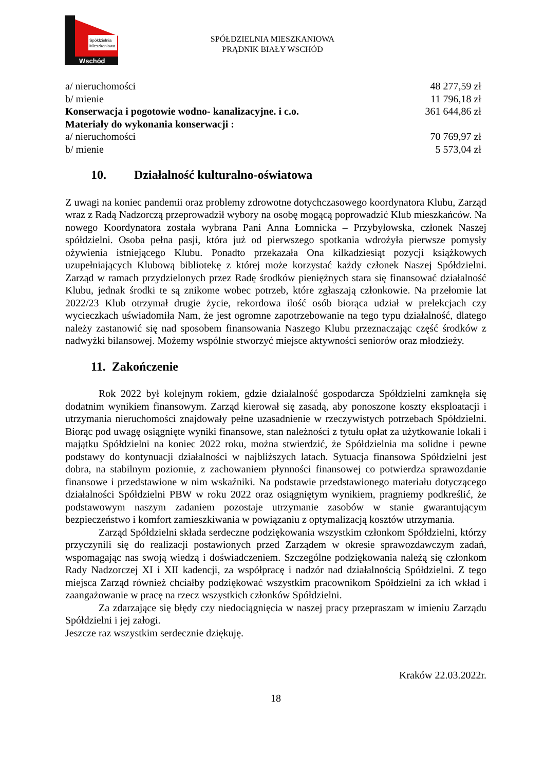Spółdzielnia
Mieszkaniowa
Wschód
SPÓŁDZIELNIA MIESZKANIOWA
PRĄDNIK BIAŁY WSCHÓD
a/ nieruchomości 48 277,59 zł
b/ mienie 11 796,18 zł
Konserwacja i pogotowie wodno- kanalizacyjne. i c.o. 361 644,86 zł
Materiały do wykonania konserwacji :
a/ nieruchomości 70 769,97 zł
b/ mienie 5 573,04 zł
10. Działalność kulturalno-oświatowa
Z uwagi na koniec pandemii oraz problemy zdrowotne dotychczasowego koordynatora Klubu, Zarząd wraz z Radą Nadzorczą przeprowadził wybory na osobę mogącą poprowadzić Klub mieszkańców. Na nowego Koordynatora została wybrana Pani Anna Łomnicka – Przybyłowska, członek Naszej spółdzielni. Osoba pełna pasji, która już od pierwszego spotkania wdrożyła pierwsze pomysły ożywienia istniejącego Klubu. Ponadto przekazała Ona kilkadziesiąt pozycji książkowych uzupełniających Klubową bibliotekę z której może korzystać każdy członek Naszej Spółdzielni. Zarząd w ramach przydzielonych przez Radę środków pieniężnych stara się finansować działalność Klubu, jednak środki te są znikome wobec potrzeb, które zgłaszają członkowie. Na przełomie lat 2022/23 Klub otrzymał drugie życie, rekordowa ilość osób biorąca udział w prelekcjach czy wycieczkach uświadomiła Nam, że jest ogromne zapotrzebowanie na tego typu działalność, dlatego należy zastanowić się nad sposobem finansowania Naszego Klubu przeznaczając część środków z nadwyżki bilansowej. Możemy wspólnie stworzyć miejsce aktywności seniorów oraz młodzieży.
11. Zakończenie
Rok 2022 był kolejnym rokiem, gdzie działalność gospodarcza Spółdzielni zamknęła się dodatnim wynikiem finansowym. Zarząd kierował się zasadą, aby ponoszone koszty eksploatacji i utrzymania nieruchomości znajdowały pełne uzasadnienie w rzeczywistych potrzebach Spółdzielni. Biorąc pod uwagę osiągnięte wyniki finansowe, stan należności z tytułu opłat za użytkowanie lokali i majątku Spółdzielni na koniec 2022 roku, można stwierdzić, że Spółdzielnia ma solidne i pewne podstawy do kontynuacji działalności w najbliższych latach. Sytuacja finansowa Spółdzielni jest dobra, na stabilnym poziomie, z zachowaniem płynności finansowej co potwierdza sprawozdanie finansowe i przedstawione w nim wskaźniki. Na podstawie przedstawionego materiału dotyczącego działalności Spółdzielni PBW w roku 2022 oraz osiągniętym wynikiem, pragniemy podkreślić, że podstawowym naszym zadaniem pozostaje utrzymanie zasobów w stanie gwarantującym bezpieczeństwo i komfort zamieszkiwania w powiązaniu z optymalizacją kosztów utrzymania.
Zarząd Spółdzielni składa serdeczne podziękowania wszystkim członkom Spółdzielni, którzy przyczynili się do realizacji postawionych przed Zarządem w okresie sprawozdawczym zadań, wspomagając nas swoją wiedzą i doświadczeniem. Szczególne podziękowania należą się członkom Rady Nadzorczej XI i XII kadencji, za współpracę i nadzór nad działalnością Spółdzielni. Z tego miejsca Zarząd również chciałby podziękować wszystkim pracownikom Spółdzielni za ich wkład i zaangażowanie w pracę na rzecz wszystkich członków Spółdzielni.
Za zdarzające się błędy czy niedociągnięcia w naszej pracy przepraszam w imieniu Zarządu Spółdzielni i jej załogi.
Jeszcze raz wszystkim serdecznie dziękuję.
Kraków 22.03.2022r.
18